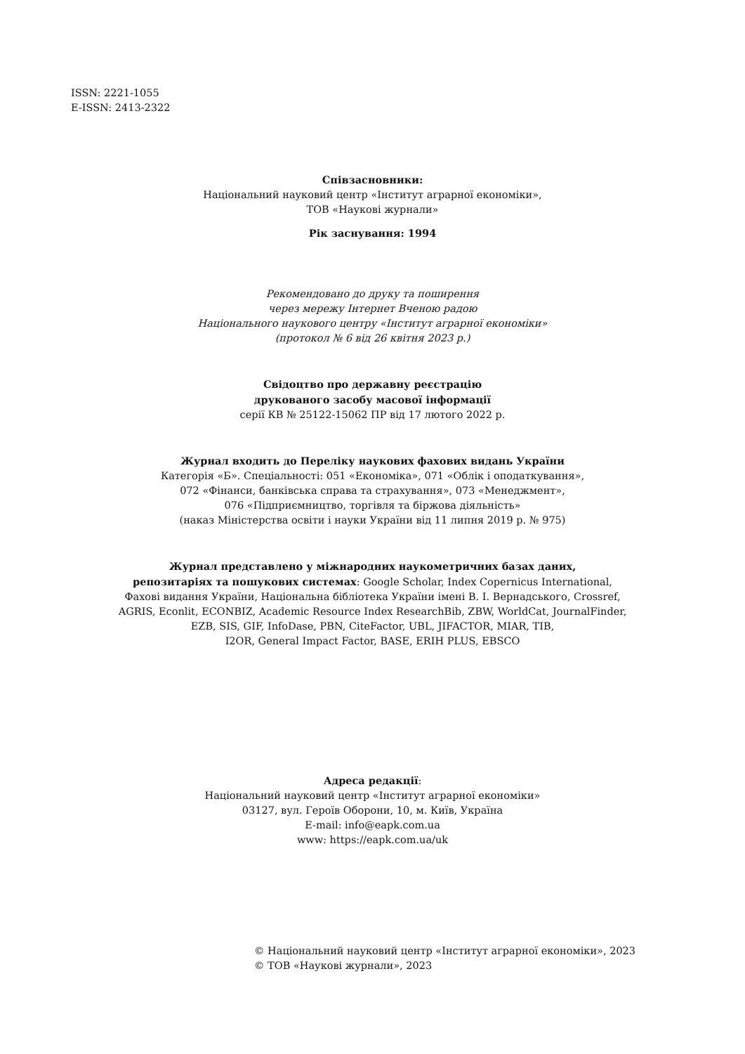ISSN: 2221-1055
E-ISSN: 2413-2322
Співзасновники:
Національний науковий центр «Інститут аграрної економіки»,
ТОВ «Наукові журнали»
Рік заснування: 1994
Рекомендовано до друку та поширення
через мережу Інтернет Вченою радою
Національного наукового центру «Інститут аграрної економіки»
(протокол № 6 від 26 квітня 2023 р.)
Свідоцтво про державну реєстрацію
друкованого засобу масової інформації
серії КВ № 25122-15062 ПР від 17 лютого 2022 р.
Журнал входить до Переліку наукових фахових видань України
Категорія «Б». Спеціальності: 051 «Економіка», 071 «Облік і оподаткування»,
072 «Фінанси, банківська справа та страхування», 073 «Менеджмент»,
076 «Підприємництво, торгівля та біржова діяльність»
(наказ Міністерства освіти і науки України від 11 липня 2019 р. № 975)
Журнал представлено у міжнародних наукометричних базах даних,
репозитаріях та пошукових системах: Google Scholar, Index Copernicus International,
Фахові видання України, Національна бібліотека України імені В. І. Вернадського, Crossref,
AGRIS, Econlit, ECONBIZ, Academic Resource Index ResearchBib, ZBW, WorldCat, JournalFinder,
EZB, SIS, GIF, InfoDase, PBN, CiteFactor, UBL, JIFACTOR, MIAR, TIB,
I2OR, General Impact Factor, BASE, ERIH PLUS, EBSCO
Адреса редакції:
Національний науковий центр «Інститут аграрної економіки»
03127, вул. Героїв Оборони, 10, м. Київ, Україна
E-mail: info@eapk.com.ua
www: https://eapk.com.ua/uk
© Національний науковий центр «Інститут аграрної економіки», 2023
© ТОВ «Наукові журнали», 2023